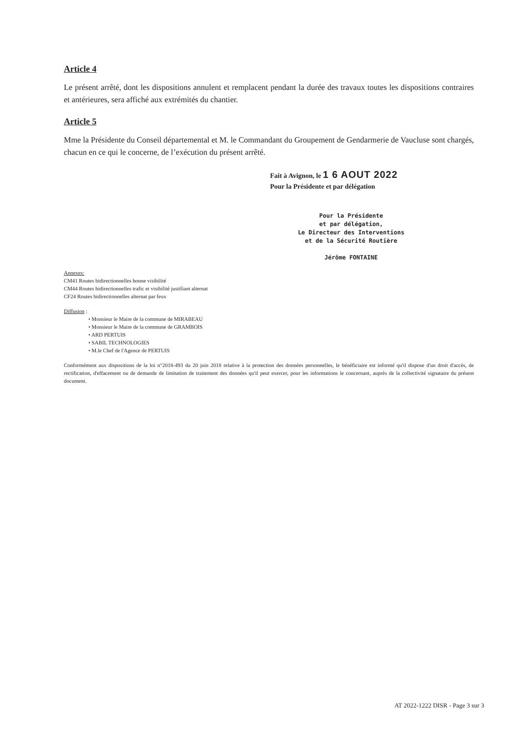Article 4
Le présent arrêté, dont les dispositions annulent et remplacent pendant la durée des travaux toutes les dispositions contraires et antérieures, sera affiché aux extrémités du chantier.
Article 5
Mme la Présidente du Conseil départemental et M. le Commandant du Groupement de Gendarmerie de Vaucluse sont chargés, chacun en ce qui le concerne, de l’exécution du présent arrêté.
Fait à Avignon, le 1 6 AOUT 2022
Pour la Présidente et par délégation
Pour la Présidente
et par délégation,
Le Directeur des Interventions
et de la Sécurité Routière
Jérôme FONTAINE
Annexes:
CM41 Routes bidirectionnelles bonne visibilité
CM44 Routes bidirectionnelles trafic et visibilité justifiant alternat
CF24 Routes bidirectionnelles alternat par feux
Diffusion :
• Monsieur le Maire de la commune de MIRABEAU
• Monsieur le Maire de la commune de GRAMBOIS
• ARD PERTUIS
• SABIL TECHNOLOGIES
• M.le Chef de l'Agence de PERTUIS
Conformément aux dispositions de la loi n°2018-493 du 20 juin 2018 relative à la protection des données personnelles, le bénéficiaire est informé qu'il dispose d'un droit d'accès, de rectification, d'effacement ou de demande de limitation de traitement des données qu'il peut exercer, pour les informations le concernant, auprès de la collectivité signataire du présent document.
AT 2022-1222 DISR - Page 3 sur 3